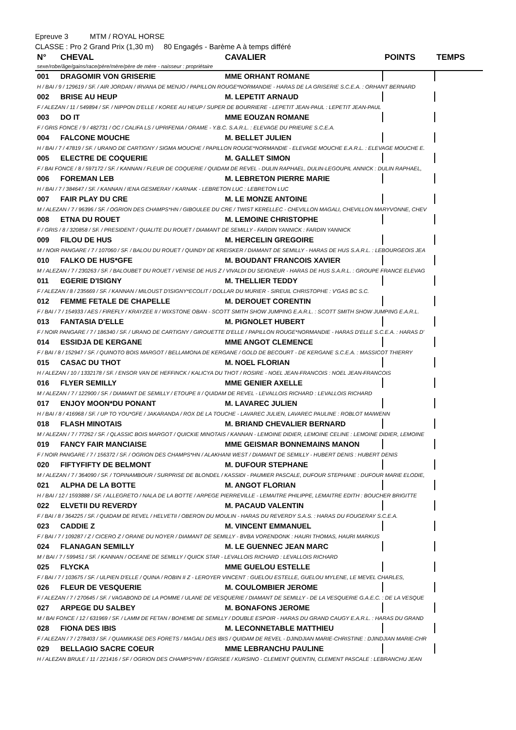Epreuve 3 MTM / ROYAL HORSE
CLASSE : Pro 2 Grand Prix (1,30 m) 80 Engagés - Barème A à temps différé
| N° | CHEVAL | CAVALIER | POINTS | TEMPS |
| --- | --- | --- | --- | --- |
| sexe/robe/âge/gains/race/père/mère/père de mère - naisseur : propriétaire | | | | |
| 001 | DRAGOMIR VON GRISERIE | MME ORHANT ROMANE | | |
| H / BAI / 9 / 129619 / SF. / AIR JORDAN / IRVANA DE MENJO / PAPILLON ROUGE*NORMANDIE - HARAS DE LA GRISERIE S.C.E.A. : ORHANT BERNARD | | | | |
| 002 | BRISE AU HEUP | M. LEPETIT ARNAUD | | |
| F / ALEZAN / 11 / 549894 / SF. / NIPPON D'ELLE / KOREE AU HEUP / SUPER DE BOURRIERE - LEPETIT JEAN-PAUL : LEPETIT JEAN-PAUL | | | | |
| 003 | DO IT | MME EOUZAN ROMANE | | |
| F / GRIS FONCE / 9 / 482731 / OC / CALIFA LS / UPRIFENIA / ORAME - Y.B.C. S.A.R.L. : ELEVAGE DU PRIEURE S.C.E.A. | | | | |
| 004 | FALCONE MOUCHE | M. BELLET JULIEN | | |
| H / BAI / 7 / 47819 / SF. / URANO DE CARTIGNY / SIGMA MOUCHE / PAPILLON ROUGE*NORMANDIE - ELEVAGE MOUCHE E.A.R.L. : ELEVAGE MOUCHE E. | | | | |
| 005 | ELECTRE DE COQUERIE | M. GALLET SIMON | | |
| F / BAI FONCE / 8 / 597172 / SF. / KANNAN / FLEUR DE COQUERIE / QUIDAM DE REVEL - DULIN RAPHAEL, DULIN-LEGOUPIL ANNICK : DULIN RAPHAEL, | | | | |
| 006 | FOREMAN LEB | M. LEBRETON PIERRE MARIE | | |
| H / BAI / 7 / 384647 / SF. / KANNAN / IENA GESMERAY / KARNAK - LEBRETON LUC : LEBRETON LUC | | | | |
| 007 | FAIR PLAY DU CRE | M. LE MONZE ANTOINE | | |
| M / ALEZAN / 7 / 96396 / SF. / OGRION DES CHAMPS*HN / GIBOULEE DU CRE / TWIST KERELLEC - CHEVILLON MAGALI, CHEVILLON MARYVONNE, CHEV | | | | |
| 008 | ETNA DU ROUET | M. LEMOINE CHRISTOPHE | | |
| F / GRIS / 8 / 320858 / SF. / PRESIDENT / QUALITE DU ROUET / DIAMANT DE SEMILLY - FARDIN YANNICK : FARDIN YANNICK | | | | |
| 009 | FILOU DE HUS | M. HERCELIN GREGOIRE | | |
| M / NOIR PANGARE / 7 / 107060 / SF. / BALOU DU ROUET / QUINDY DE KREISKER / DIAMANT DE SEMILLY - HARAS DE HUS S.A.R.L. : LEBOURGEOIS JEA | | | | |
| 010 | FALKO DE HUS*GFE | M. BOUDANT FRANCOIS XAVIER | | |
| M / ALEZAN / 7 / 230263 / SF. / BALOUBET DU ROUET / VENISE DE HUS Z / VIVALDI DU SEIGNEUR - HARAS DE HUS S.A.R.L. : GROUPE FRANCE ELEVAG | | | | |
| 011 | EGERIE D'ISIGNY | M. THELLIER TEDDY | | |
| F / ALEZAN / 8 / 235669 / SF. / KANNAN / MILOUST D'ISIGNY*ECOLIT / DOLLAR DU MURIER - SIREUIL CHRISTOPHE : V'GAS BC S.C. | | | | |
| 012 | FEMME FETALE DE CHAPELLE | M. DEROUET CORENTIN | | |
| F / BAI / 7 / 154933 / AES / FIREFLY / KRAYZEE II / WIXSTONE OBAN - SCOTT SMITH SHOW JUMPING E.A.R.L. : SCOTT SMITH SHOW JUMPING E.A.R.L. | | | | |
| 013 | FANTASIA D'ELLE | M. PIGNOLET HUBERT | | |
| F / NOIR PANGARE / 7 / 186340 / SF. / URANO DE CARTIGNY / GIROUETTE D'ELLE / PAPILLON ROUGE*NORMANDIE - HARAS D'ELLE S.C.E.A. : HARAS D' | | | | |
| 014 | ESSIDJA DE KERGANE | MME ANGOT CLEMENCE | | |
| F / BAI / 8 / 152947 / SF. / QUINOTO BOIS MARGOT / BELLAMONA DE KERGANE / GOLD DE BECOURT - DE KERGANE S.C.E.A. : MASSICOT THIERRY | | | | |
| 015 | CASAC DU THOT | M. NOEL FLORIAN | | |
| H / ALEZAN / 10 / 1332178 / SF. / ENSOR VAN DE HEFFINCK / KALICYA DU THOT / ROSIRE - NOEL JEAN-FRANCOIS : NOEL JEAN-FRANCOIS | | | | |
| 016 | FLYER SEMILLY | MME GENIER AXELLE | | |
| M / ALEZAN / 7 / 122900 / SF. / DIAMANT DE SEMILLY / ETOUPE II / QUIDAM DE REVEL - LEVALLOIS RICHARD : LEVALLOIS RICHARD | | | | |
| 017 | ENJOY MOON*DU PONANT | M. LAVAREC JULIEN | | |
| H / BAI / 8 / 416968 / SF. / UP TO YOU*GFE / JAKARANDA / ROX DE LA TOUCHE - LAVAREC JULIEN, LAVAREC PAULINE : ROBLOT MAIWENN | | | | |
| 018 | FLASH MINOTAIS | M. BRIAND CHEVALIER BERNARD | | |
| M / ALEZAN / 7 / 77262 / SF. / QLASSIC BOIS MARGOT / QUICKIE MINOTAIS / KANNAN - LEMOINE DIDIER, LEMOINE CELINE : LEMOINE DIDIER, LEMOINE | | | | |
| 019 | FANCY FAIR MANCIAISE | MME GEISMAR BONNEMAINS MANON | | |
| F / NOIR PANGARE / 7 / 156372 / SF. / OGRION DES CHAMPS*HN / ALAKHANI WEST / DIAMANT DE SEMILLY - HUBERT DENIS : HUBERT DENIS | | | | |
| 020 | FIFTYFIFTY DE BELMONT | M. DUFOUR STEPHANE | | |
| M / ALEZAN / 7 / 364090 / SF. / TOPINAMBOUR / SURPRISE DE BLONDEL / KASSIDI - PAUMIER PASCALE, DUFOUR STEPHANE : DUFOUR MARIE ELODIE, | | | | |
| 021 | ALPHA DE LA BOTTE | M. ANGOT FLORIAN | | |
| H / BAI / 12 / 1593888 / SF. / ALLEGRETO / NALA DE LA BOTTE / ARPEGE PIERREVILLE - LEMAITRE PHILIPPE, LEMAITRE EDITH : BOUCHER BRIGITTE | | | | |
| 022 | ELVETII DU REVERDY | M. PACAUD VALENTIN | | |
| F / BAI / 8 / 364225 / SF. / QUIDAM DE REVEL / HELVETII / OBERON DU MOULIN - HARAS DU REVERDY S.A.S. : HARAS DU FOUGERAY S.C.E.A. | | | | |
| 023 | CADDIE Z | M. VINCENT EMMANUEL | | |
| F / BAI / 7 / 109287 / Z / CICERO Z / ORANE DU NOYER / DIAMANT DE SEMILLY - BVBA VORENDONK : HAURI THOMAS, HAURI MARKUS | | | | |
| 024 | FLANAGAN SEMILLY | M. LE GUENNEC JEAN MARC | | |
| M / BAI / 7 / 599451 / SF. / KANNAN / OCEANE DE SEMILLY / QUICK STAR - LEVALLOIS RICHARD : LEVALLOIS RICHARD | | | | |
| 025 | FLYCKA | MME GUELOU ESTELLE | | |
| F / BAI / 7 / 103675 / SF. / ULPIEN D'ELLE / QUINA / ROBIN II Z - LEROYER VINCENT : GUELOU ESTELLE, GUELOU MYLENE, LE MEVEL CHARLES, | | | | |
| 026 | FLEUR DE VESQUERIE | M. COULOMBIER JEROME | | |
| F / ALEZAN / 7 / 270645 / SF. / VAGABOND DE LA POMME / ULANE DE VESQUERIE / DIAMANT DE SEMILLY - DE LA VESQUERIE G.A.E.C. : DE LA VESQUE | | | | |
| 027 | ARPEGE DU SALBEY | M. BONAFONS JEROME | | |
| M / BAI FONCE / 12 / 631969 / SF. / LAMM DE FETAN / BOHEME DE SEMILLY / DOUBLE ESPOIR - HARAS DU GRAND CAUGY E.A.R.L. : HARAS DU GRAND | | | | |
| 028 | FIONA DES IBIS | M. LECONNETABLE MATTHIEU | | |
| F / ALEZAN / 7 / 278403 / SF. / QUAMIKASE DES FORETS / MAGALI DES IBIS / QUIDAM DE REVEL - DJINDJIAN MARIE-CHRISTINE : DJINDJIAN MARIE-CHR | | | | |
| 029 | BELLAGIO SACRE COEUR | MME LEBRANCHU PAULINE | | |
| H / ALEZAN BRULE / 11 / 221416 / SF / OGRION DES CHAMPS*HN / EGRISEE / KURSINO - CLEMENT QUENTIN, CLEMENT PASCALE : LEBRANCHU JEAN | | | | |